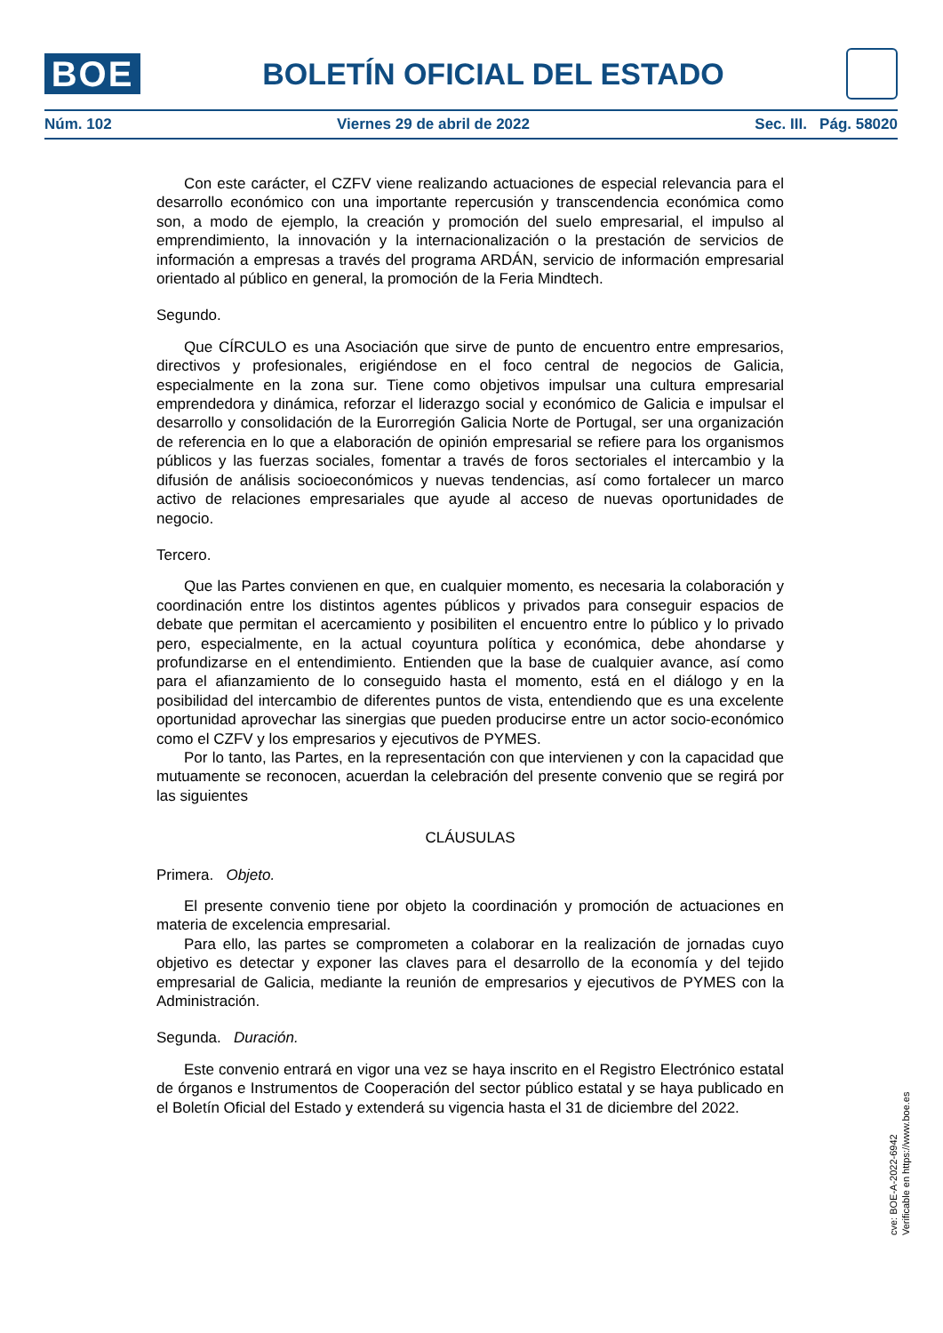BOE
BOLETÍN OFICIAL DEL ESTADO
Núm. 102 Viernes 29 de abril de 2022 Sec. III. Pág. 58020
Con este carácter, el CZFV viene realizando actuaciones de especial relevancia para el desarrollo económico con una importante repercusión y transcendencia económica como son, a modo de ejemplo, la creación y promoción del suelo empresarial, el impulso al emprendimiento, la innovación y la internacionalización o la prestación de servicios de información a empresas a través del programa ARDÁN, servicio de información empresarial orientado al público en general, la promoción de la Feria Mindtech.
Segundo.
Que CÍRCULO es una Asociación que sirve de punto de encuentro entre empresarios, directivos y profesionales, erigiéndose en el foco central de negocios de Galicia, especialmente en la zona sur. Tiene como objetivos impulsar una cultura empresarial emprendedora y dinámica, reforzar el liderazgo social y económico de Galicia e impulsar el desarrollo y consolidación de la Eurorregión Galicia Norte de Portugal, ser una organización de referencia en lo que a elaboración de opinión empresarial se refiere para los organismos públicos y las fuerzas sociales, fomentar a través de foros sectoriales el intercambio y la difusión de análisis socioeconómicos y nuevas tendencias, así como fortalecer un marco activo de relaciones empresariales que ayude al acceso de nuevas oportunidades de negocio.
Tercero.
Que las Partes convienen en que, en cualquier momento, es necesaria la colaboración y coordinación entre los distintos agentes públicos y privados para conseguir espacios de debate que permitan el acercamiento y posibiliten el encuentro entre lo público y lo privado pero, especialmente, en la actual coyuntura política y económica, debe ahondarse y profundizarse en el entendimiento. Entienden que la base de cualquier avance, así como para el afianzamiento de lo conseguido hasta el momento, está en el diálogo y en la posibilidad del intercambio de diferentes puntos de vista, entendiendo que es una excelente oportunidad aprovechar las sinergias que pueden producirse entre un actor socio-económico como el CZFV y los empresarios y ejecutivos de PYMES.
Por lo tanto, las Partes, en la representación con que intervienen y con la capacidad que mutuamente se reconocen, acuerdan la celebración del presente convenio que se regirá por las siguientes
CLÁUSULAS
Primera. Objeto.
El presente convenio tiene por objeto la coordinación y promoción de actuaciones en materia de excelencia empresarial.
Para ello, las partes se comprometen a colaborar en la realización de jornadas cuyo objetivo es detectar y exponer las claves para el desarrollo de la economía y del tejido empresarial de Galicia, mediante la reunión de empresarios y ejecutivos de PYMES con la Administración.
Segunda. Duración.
Este convenio entrará en vigor una vez se haya inscrito en el Registro Electrónico estatal de órganos e Instrumentos de Cooperación del sector público estatal y se haya publicado en el Boletín Oficial del Estado y extenderá su vigencia hasta el 31 de diciembre del 2022.
cve: BOE-A-2022-6942
Verificable en https://www.boe.es